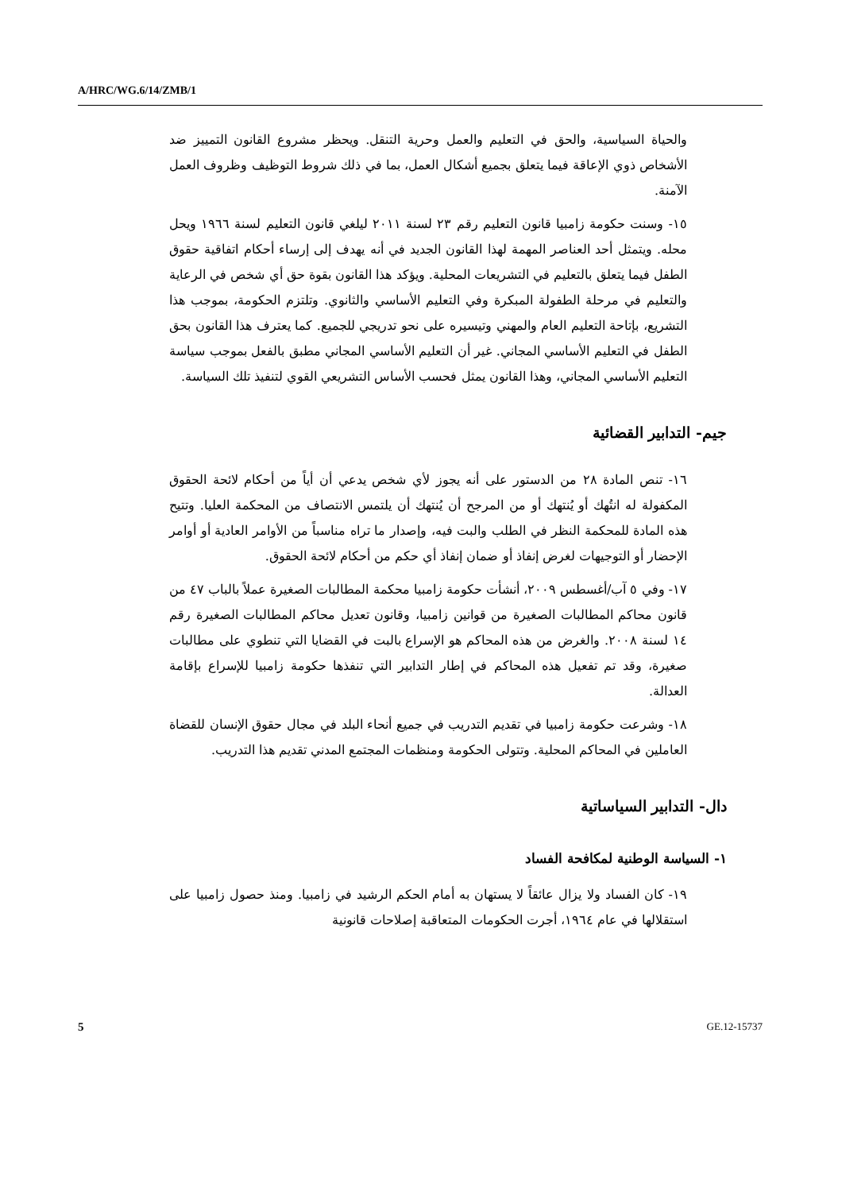A/HRC/WG.6/14/ZMB/1
والحياة السياسية، والحق في التعليم والعمل وحرية التنقل. ويحظر مشروع القانون التمييز ضد الأشخاص ذوي الإعاقة فيما يتعلق بجميع أشكال العمل، بما في ذلك شروط التوظيف وظروف العمل الآمنة.
١٥- وسنت حكومة زامبيا قانون التعليم رقم ٢٣ لسنة ٢٠١١ ليلغي قانون التعليم لسنة ١٩٦٦ ويحل محله. ويتمثل أحد العناصر المهمة لهذا القانون الجديد في أنه يهدف إلى إرساء أحكام اتفاقية حقوق الطفل فيما يتعلق بالتعليم في التشريعات المحلية. ويؤكد هذا القانون بقوة حق أي شخص في الرعاية والتعليم في مرحلة الطفولة المبكرة وفي التعليم الأساسي والثانوي. وتلتزم الحكومة، بموجب هذا التشريع، بإتاحة التعليم العام والمهني وتيسيره على نحو تدريجي للجميع. كما يعترف هذا القانون بحق الطفل في التعليم الأساسي المجاني. غير أن التعليم الأساسي المجاني مطبق بالفعل بموجب سياسة التعليم الأساسي المجاني، وهذا القانون يمثل فحسب الأساس التشريعي القوي لتنفيذ تلك السياسة.
جيم- التدابير القضائية
١٦- تنص المادة ٢٨ من الدستور على أنه يجوز لأي شخص يدعي أن أياً من أحكام لائحة الحقوق المكفولة له انتُهك أو يُنتهك أو من المرجح أن يُنتهك أن يلتمس الانتصاف من المحكمة العليا. وتتيح هذه المادة للمحكمة النظر في الطلب والبت فيه، وإصدار ما تراه مناسباً من الأوامر العادية أو أوامر الإحضار أو التوجيهات لغرض إنفاذ أو ضمان إنفاذ أي حكم من أحكام لائحة الحقوق.
١٧- وفي ٥ آب/أغسطس ٢٠٠٩، أنشأت حكومة زامبيا محكمة المطالبات الصغيرة عملاً بالباب ٤٧ من قانون محاكم المطالبات الصغيرة من قوانين زامبيا، وقانون تعديل محاكم المطالبات الصغيرة رقم ١٤ لسنة ٢٠٠٨. والغرض من هذه المحاكم هو الإسراع بالبت في القضايا التي تنطوي على مطالبات صغيرة، وقد تم تفعيل هذه المحاكم في إطار التدابير التي تنفذها حكومة زامبيا للإسراع بإقامة العدالة.
١٨- وشرعت حكومة زامبيا في تقديم التدريب في جميع أنحاء البلد في مجال حقوق الإنسان للقضاة العاملين في المحاكم المحلية. وتتولى الحكومة ومنظمات المجتمع المدني تقديم هذا التدريب.
دال- التدابير السياساتية
١- السياسة الوطنية لمكافحة الفساد
١٩- كان الفساد ولا يزال عائقاً لا يستهان به أمام الحكم الرشيد في زامبيا. ومنذ حصول زامبيا على استقلالها في عام ١٩٦٤، أجرت الحكومات المتعاقبة إصلاحات قانونية
5 GE.12-15737